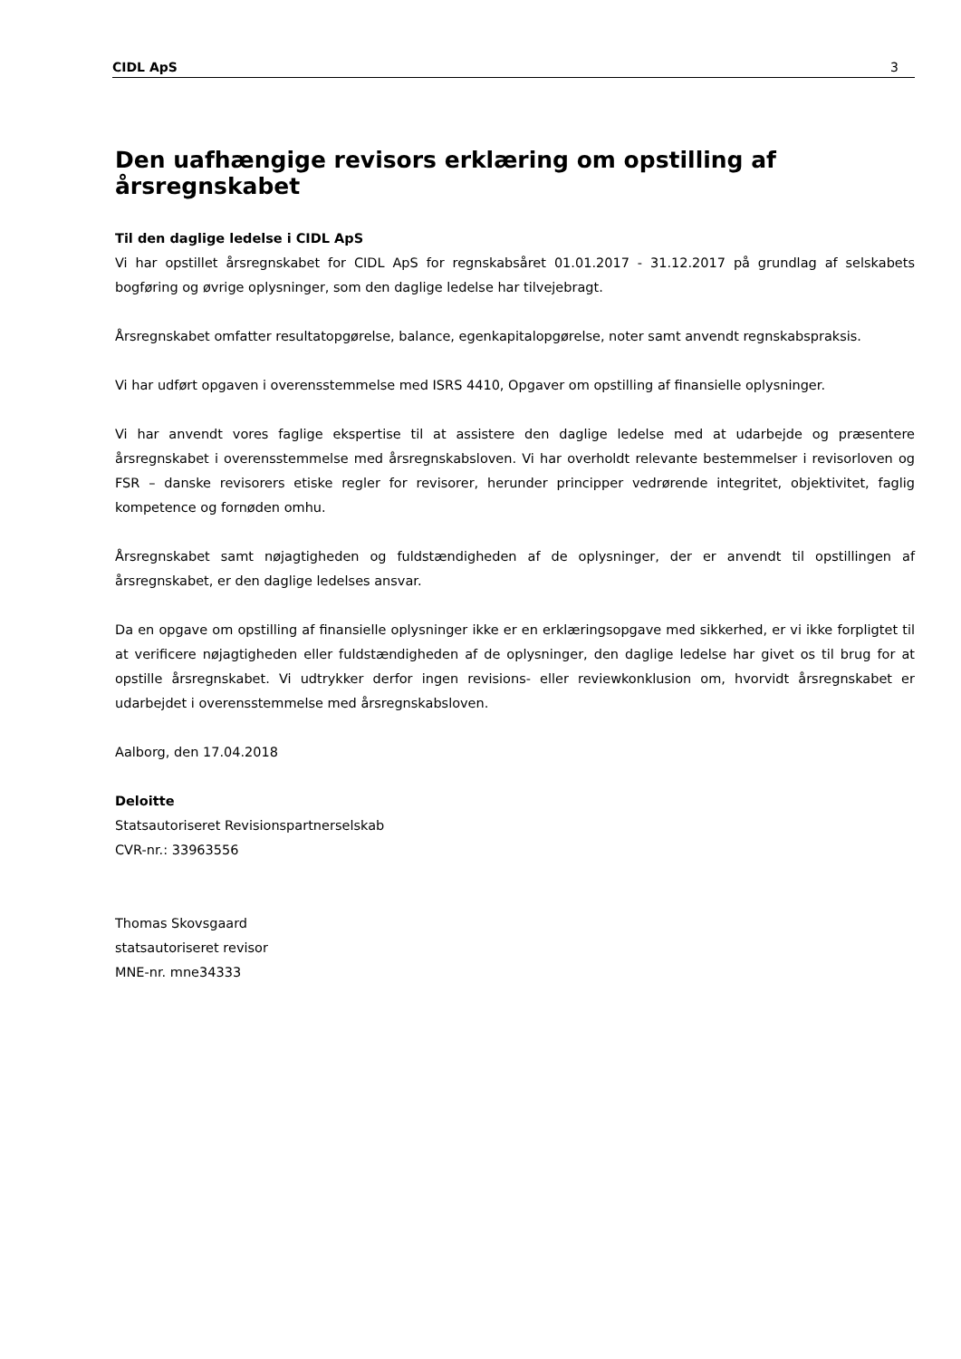CIDL ApS 3
Den uafhængige revisors erklæring om opstilling af årsregnskabet
Til den daglige ledelse i CIDL ApS
Vi har opstillet årsregnskabet for CIDL ApS for regnskabsåret 01.01.2017 - 31.12.2017 på grundlag af selskabets bogføring og øvrige oplysninger, som den daglige ledelse har tilvejebragt.
Årsregnskabet omfatter resultatopgørelse, balance, egenkapitalopgørelse, noter samt anvendt regnskabspraksis.
Vi har udført opgaven i overensstemmelse med ISRS 4410, Opgaver om opstilling af finansielle oplysninger.
Vi har anvendt vores faglige ekspertise til at assistere den daglige ledelse med at udarbejde og præsentere årsregnskabet i overensstemmelse med årsregnskabsloven. Vi har overholdt relevante bestemmelser i revisorloven og FSR – danske revisorers etiske regler for revisorer, herunder principper vedrørende integritet, objektivitet, faglig kompetence og fornøden omhu.
Årsregnskabet samt nøjagtigheden og fuldstændigheden af de oplysninger, der er anvendt til opstillingen af årsregnskabet, er den daglige ledelses ansvar.
Da en opgave om opstilling af finansielle oplysninger ikke er en erklæringsopgave med sikkerhed, er vi ikke forpligtet til at verificere nøjagtigheden eller fuldstændigheden af de oplysninger, den daglige ledelse har givet os til brug for at opstille årsregnskabet. Vi udtrykker derfor ingen revisions- eller reviewkonklusion om, hvorvidt årsregnskabet er udarbejdet i overensstemmelse med årsregnskabsloven.
Aalborg, den 17.04.2018
Deloitte
Statsautoriseret Revisionspartnerselskab
CVR-nr.: 33963556
Thomas Skovsgaard
statsautoriseret revisor
MNE-nr. mne34333